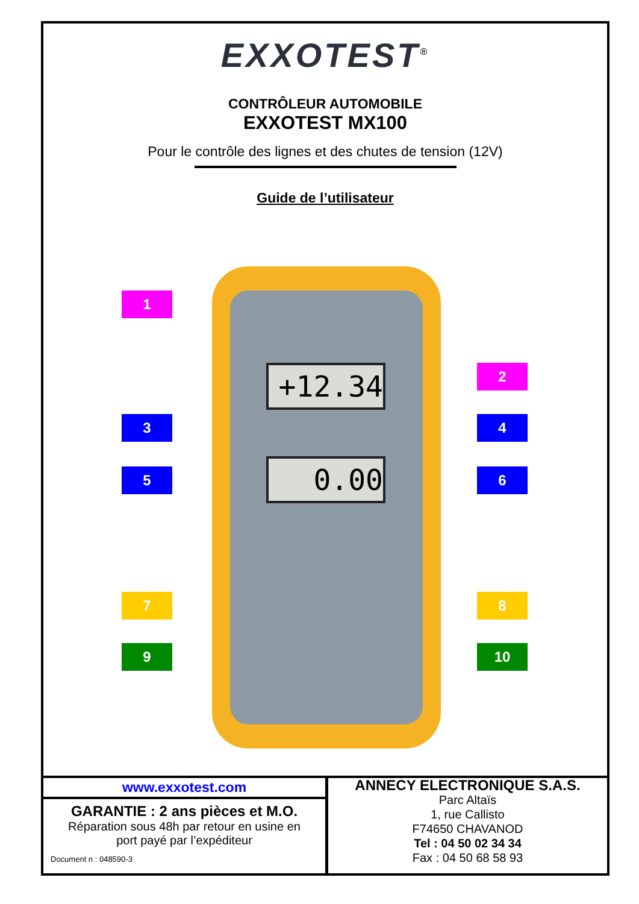EXXOTEST<sup>®</sup>
CONTRÔLEUR AUTOMOBILE
EXXOTEST MX100
Pour le contrôle des lignes et des chutes de tension (12V)
Guide de l’utilisateur
+12.34
0.00
1
2
3 4
5 6
7 8
9 10
www.exxotest.com
GARANTIE : 2 ans pièces et M.O.
Réparation sous 48h par retour en usine en
port payé par l’expéditeur
Document n : 048590-3
ANNECY ELECTRONIQUE S.A.S.
Parc Altaïs
1, rue Callisto
F74650 CHAVANOD
Tel : 04 50 02 34 34
Fax : 04 50 68 58 93